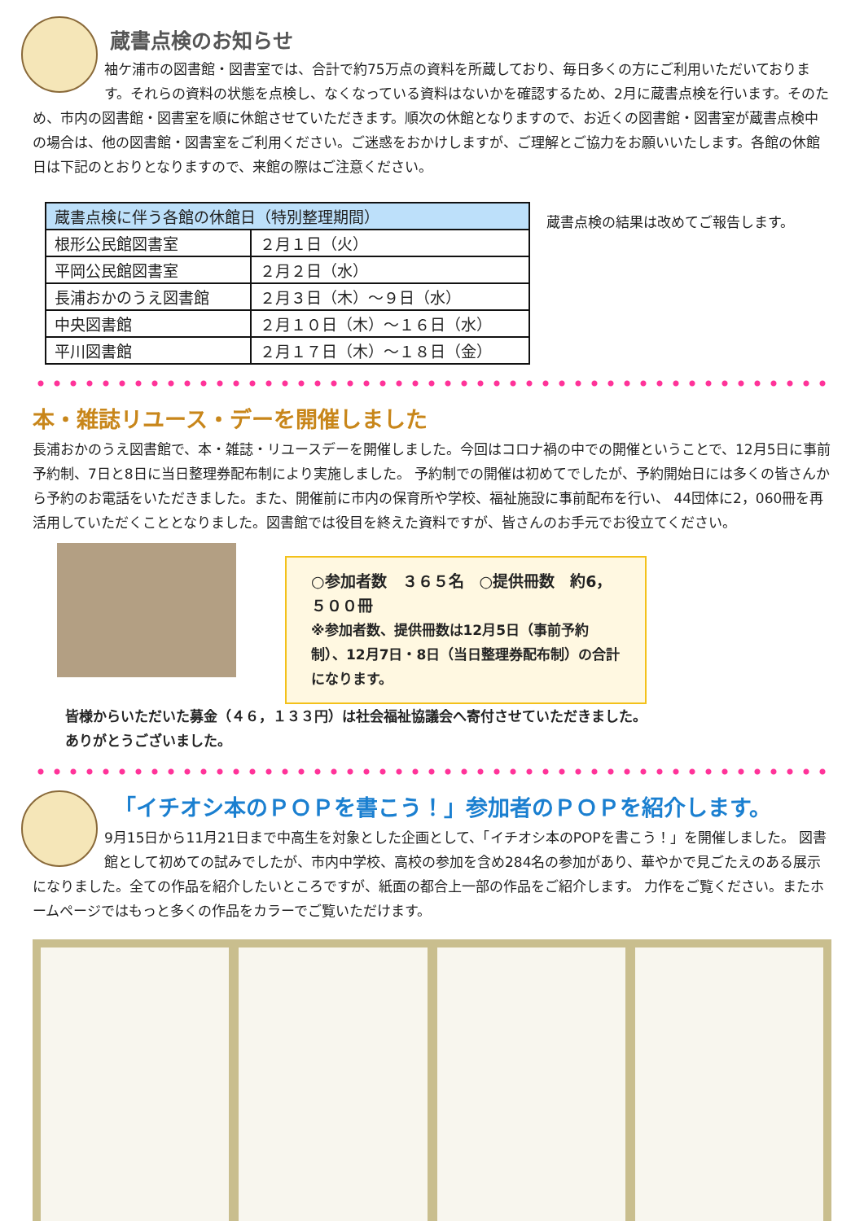蔵書点検のお知らせ
袖ケ浦市の図書館・図書室では、合計で約75万点の資料を所蔵しており、毎日多くの方にご利用いただいております。それらの資料の状態を点検し、なくなっている資料はないかを確認するため、2月に蔵書点検を行います。そのため、市内の図書館・図書室を順に休館させていただきます。順次の休館となりますので、お近くの図書館・図書室が蔵書点検中の場合は、他の図書館・図書室をご利用ください。ご迷惑をおかけしますが、ご理解とご協力をお願いいたします。各館の休館日は下記のとおりとなりますので、来館の際はご注意ください。
| 蔵書点検に伴う各館の休館日（特別整理期間） | |
| --- | --- |
| 根形公民館図書室 | ２月１日（火） |
| 平岡公民館図書室 | ２月２日（水） |
| 長浦おかのうえ図書館 | ２月３日（木）～９日（水） |
| 中央図書館 | ２月１０日（木）～１６日（水） |
| 平川図書館 | ２月１７日（木）～１８日（金） |
蔵書点検の結果は改めてご報告します。
本・雑誌リユース・デーを開催しました
長浦おかのうえ図書館で、本・雑誌・リユースデーを開催しました。今回はコロナ禍の中での開催ということで、12月5日に事前予約制、7日と8日に当日整理券配布制により実施しました。 予約制での開催は初めてでしたが、予約開始日には多くの皆さんから予約のお電話をいただきました。また、開催前に市内の保育所や学校、福祉施設に事前配布を行い、 44団体に2，060冊を再活用していただくこととなりました。図書館では役目を終えた資料ですが、皆さんのお手元でお役立てください。
○参加者数　３６５名　○提供冊数　約6，５００冊
※参加者数、提供冊数は12月5日（事前予約制）、12月7日・8日（当日整理券配布制）の合計になります。
皆様からいただいた募金（４６，１３３円）は社会福祉協議会へ寄付させていただきました。
ありがとうございました。
「イチオシ本のＰＯＰを書こう！」参加者のＰＯＰを紹介します。
9月15日から11月21日まで中高生を対象とした企画として、「イチオシ本のPOPを書こう！」を開催しました。 図書館として初めての試みでしたが、市内中学校、高校の参加を含め284名の参加があり、華やかで見ごたえのある展示になりました。全ての作品を紹介したいところですが、紙面の都合上一部の作品をご紹介します。 力作をご覧ください。またホームページではもっと多くの作品をカラーでご覧いただけます。